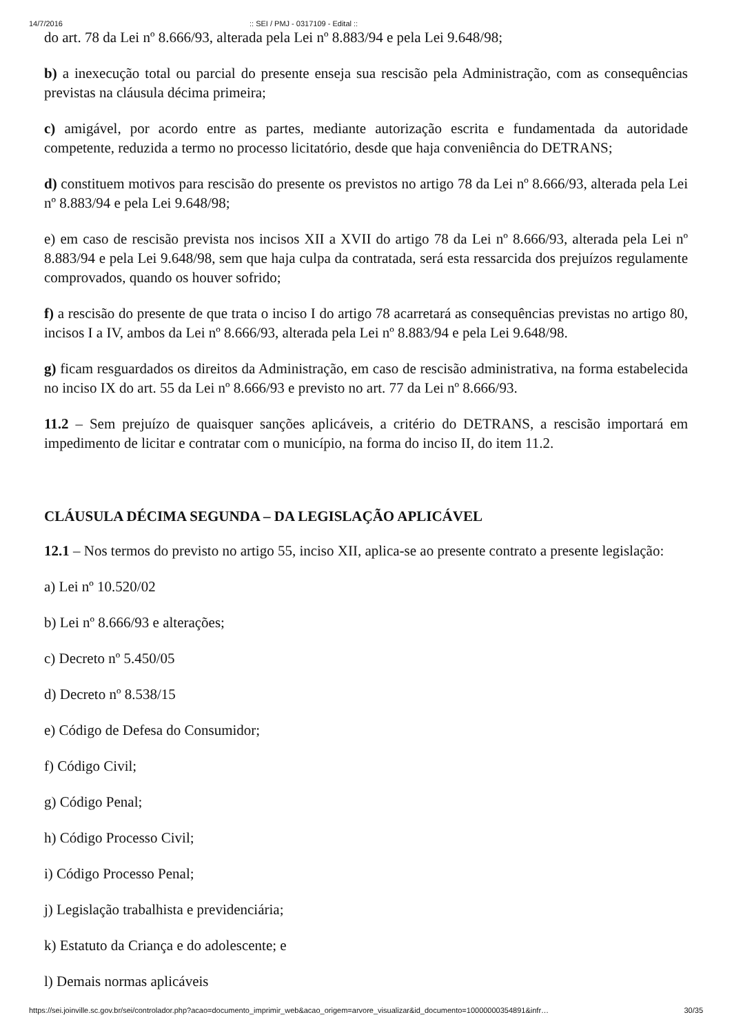14/7/2016:: SEI / PMJ - 0317109 - Edital ::
do art. 78 da Lei nº 8.666/93, alterada pela Lei nº 8.883/94 e pela Lei 9.648/98;
b) a inexecução total ou parcial do presente enseja sua rescisão pela Administração, com as consequências previstas na cláusula décima primeira;
c) amigável, por acordo entre as partes, mediante autorização escrita e fundamentada da autoridade competente, reduzida a termo no processo licitatório, desde que haja conveniência do DETRANS;
d) constituem motivos para rescisão do presente os previstos no artigo 78 da Lei nº 8.666/93, alterada pela Lei nº 8.883/94 e pela Lei 9.648/98;
e) em caso de rescisão prevista nos incisos XII a XVII do artigo 78 da Lei nº 8.666/93, alterada pela Lei nº 8.883/94 e pela Lei 9.648/98, sem que haja culpa da contratada, será esta ressarcida dos prejuízos regulamente comprovados, quando os houver sofrido;
f) a rescisão do presente de que trata o inciso I do artigo 78 acarretará as consequências previstas no artigo 80, incisos I a IV, ambos da Lei nº 8.666/93, alterada pela Lei nº 8.883/94 e pela Lei 9.648/98.
g) ficam resguardados os direitos da Administração, em caso de rescisão administrativa, na forma estabelecida no inciso IX do art. 55 da Lei nº 8.666/93 e previsto no art. 77 da Lei nº 8.666/93.
11.2 – Sem prejuízo de quaisquer sanções aplicáveis, a critério do DETRANS, a rescisão importará em impedimento de licitar e contratar com o município, na forma do inciso II, do item 11.2.
CLÁUSULA DÉCIMA SEGUNDA – DA LEGISLAÇÃO APLICÁVEL
12.1 – Nos termos do previsto no artigo 55, inciso XII, aplica-se ao presente contrato a presente legislação:
a) Lei nº 10.520/02
b) Lei nº 8.666/93 e alterações;
c) Decreto nº 5.450/05
d) Decreto nº 8.538/15
e) Código de Defesa do Consumidor;
f) Código Civil;
g) Código Penal;
h) Código Processo Civil;
i) Código Processo Penal;
j) Legislação trabalhista e previdenciária;
k) Estatuto da Criança e do adolescente; e
l) Demais normas aplicáveis
https://sei.joinville.sc.gov.br/sei/controlador.php?acao=documento_imprimir_web&acao_origem=arvore_visualizar&id_documento=10000000354891&infr… 30/35